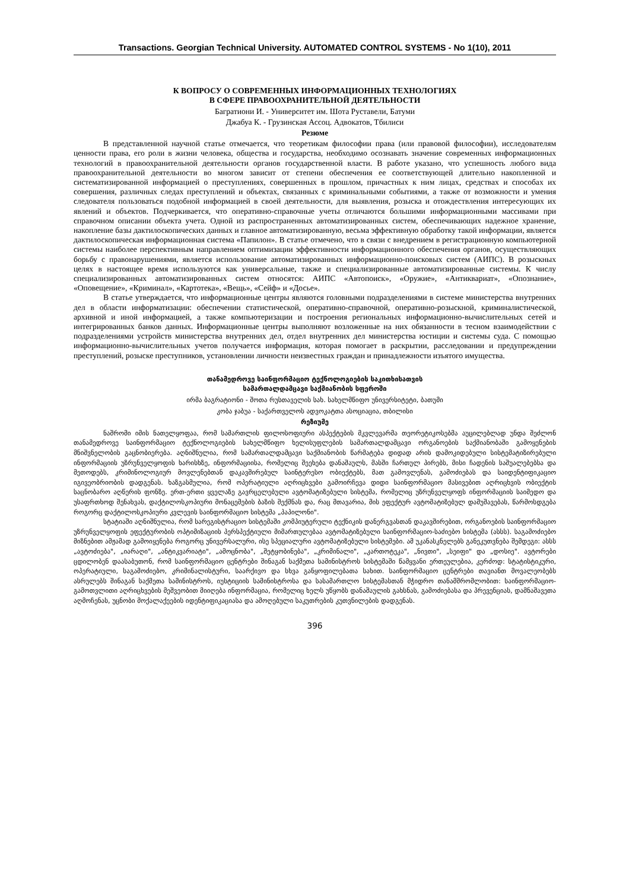Transactions. Georgian Technical University. AUTOMATED CONTROL SYSTEMS - No 1(10), 2011
К ВОПРОСУ О СОВРЕМЕННЫХ ИНФОРМАЦИОННЫХ ТЕХНОЛОГИЯХ
В СФЕРЕ ПРАВООХРАНИТЕЛЬНОЙ ДЕЯТЕЛЬНОСТИ
Багратиони И. - Университет им. Шота Руставели, Батуми
Джабуа К. - Грузинская Ассоц. Адвокатов, Тбилиси
Резюме
В представленной научной статье отмечается, что теоретикам философии права (или правовой философии), исследователям ценности права, его роли в жизни человека, общества и государства, необходимо осознавать значение современных информационных технологий в правоохранительной деятельности органов государственной власти. В работе указано, что успешность любого вида правоохранительной деятельности во многом зависит от степени обеспечения ее соответствующей длительно накопленной и систематизированной информацией о преступлениях, совершенных в прошлом, причастных к ним лицах, средствах и способах их совершения, различных следах преступлений и объектах, связанных с криминальными событиями, а также от возможности и умения следователя пользоваться подобной информацией в своей деятельности, для выявления, розыска и отождествления интересующих их явлений и объектов. Подчеркивается, что оперативно-справочные учеты отличаются большими информационными массивами при справочном описании объекта учета. Одной из распространенных автоматизированных систем, обеспечивающих надежное хранение, накопление базы дактилоскопических данных и главное автоматизированную, весьма эффективную обработку такой информации, является дактилоскопическая информационная система «Папилон». В статье отмечено, что в связи с внедрением в регистрационную компьютерной системы наиболее перспективным направлением оптимизации эффективности информационного обеспечения органов, осуществляющих борьбу с правонарушениями, является использование автоматизированных информационно-поисковых систем (АИПС). В розыскных целях в настоящее время используются как универсальные, также и специализированные автоматизированные системы. К числу специализированных автоматизированных систем относятся: АИПС «Автопоиск», «Оружие», «Антиквариат», «Опознание», «Оповещение», «Криминал», «Картотека», «Вещь», «Сейф» и «Досье».
В статье утверждается, что информационные центры являются головными подразделениями в системе министерства внутренних дел в области информатизации: обеспечении статистической, оперативно-справочной, оперативно-розыскной, криминалистической, архивной и иной информацией, а также компьютеризации и построения региональных информационно-вычислительных сетей и интегрированных банков данных. Информационные центры выполняют возложенные на них обязанности в тесном взаимодействии с подразделениями устройств министерства внутренних дел, отдел внутренних дел министерства юстиции и системы суда. С помощью информационно-вычислительных учетов получается информация, которая помогает в раскрытии, расследовании и предупреждении преступлений, розыске преступников, установлении личности неизвестных граждан и принадлежности изъятого имущества.
თანამედროვე საინფორმაციო ტექნოლოგიების საკითხისათვის
სამართალდამცავი საქმიანობის სფეროში
ირმა ბაგრატიონი - შოთა რუსთაველის სახ. სახელმწიფო უნივერსიტეტი, ბათუმი
კობა ჯაბუა - საქართველოს ადვოკატთა ასოციაცია, თბილისი
რეზიუმე
ნაშრომი იმის ნათელყოფაა, რომ სამართლის ფილოსოფიური ასპექტების მკვლევარმა თეორეტიკოსებმა აუცილებლად უნდა შეძლონ თანამედროვე საინფორმაციო ტექნოლოგიების სახელმწიფო ხელისუფლების სამართალდამცავი ორგანოების საქმიანობაში გამოყენების მნიშვნელობის გაცნობიერება. აღნიშნულია, რომ სამართალდამცავი საქმიანობის წარმატება დიდად არის დამოკიდებული სისტემატიზირებული ინფორმაციის უზრუნველყოფის ხარისხზე, ინფორმაციისა, რომელიც შეეხება დანაშაულს, მასში ჩართულ პირებს, მისი ჩადენის საშუალებებსა და მეთოდებს, კრიმინოლოგიურ მოვლენებთან დაკავშირებულ საინტერესო ობიექტებს, მათ გამოვლენას, გამოძიებას და საიდენტიფიკაციო იგივეობრიობის დადგენას. ხაზგასმულია, რომ ოპერატიული აღრიცხვები გამოირჩევა დიდი საინფორმაციო მასივებით აღრიცხვის ობიექტის საცნობარო აღწერის ფონზე. ერთ-ერთი ყველაზე გავრცელებული ავტომატიზებული სისტემა, რომელიც უზრუნველყოფს ინფორმაციის საიმედო და უსაფრთხოდ შენახვას, დაქტილოსკოპიური მონაცემების ბაზის შექმნას და, რაც მთავარია, მის ეფექტურ ავტომატიზებულ დამუშავებას, წარმოსდგება როგორც დაქტილოსკოპიური კვლევის საინფორმაციო სისტემა „პაპილონი".
სტატიაში აღნიშნულია, რომ სარეგისტრაციო სისტემაში კომპიუტერული ტექნიკის დანერგვასთან დაკავშირებით, ორგანოების საინფორმაციო უზრუნველყოფის ეფექტურობის ოპტიმიზაციის პერსპექტიული მიმართულებაა ავტომატიზებული საინფორმაციო-საძიებო სისტემა (ასსს). საგამოძიებო მიზნებით ამჟამად გამოიყენება როგორც უნივერსალური, ისე სპეციალური ავტომატიზებული სისტემები. ამ უკანასკნელებს განეკუთვნება შემდეგი: ასსს „ავტოძიება", „იარაღი", „ანტიკვარიატი", „ამოცნობა", „შეტყობინება", „კრიმინალი", „კართოტეკა", „ნივთი", „სეიფი" და „დოსიე". ავტორები ცდილობენ დაასაბუთონ, რომ საინფორმაციო ცენტრები შინაგან საქმეთა სამინისტროს სისტემაში წამყვანი ერთეულებია, კერძოდ: სტატისტიკური, ოპერატიული, საგამოძიებო, კრიმინალისტური, საარქივო და სხვა განყოფილებათა სახით. საინფორმაციო ცენტრები თავიანთ მოვალეობებს ასრულებს შინაგან საქმეთა სამინისტროს, იუსტიციის სამინისტროსა და სასამართლო სისტემასთან მჭიდრო თანამშრომლობით: საინფორმაციო-გამოთვლითი აღრიცხვების მეშვეობით მიიღება ინფორმაცია, რომელიც ხელს უწყობს დანაშაულის გახსნას, გამოძიებასა და პრევენციას, დამნაშავეთა აღმოჩენას, უცნობი მოქალაქეების იდენტიფიკაციასა და ამოღებული საკუთრების კუთვნილების დადგენას.
396